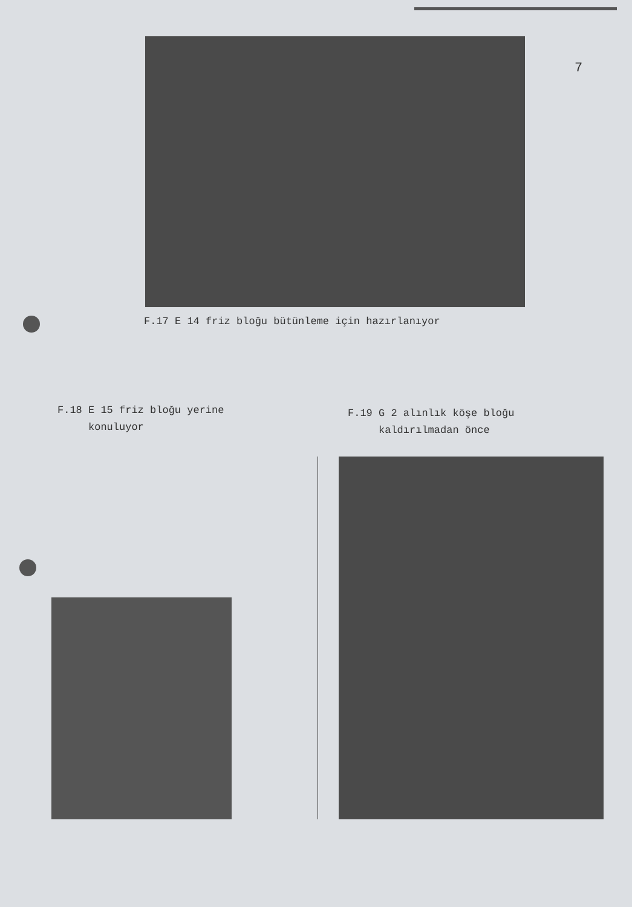7
F.17 E 14 friz bloğu bütünleme için hazırlanıyor
F.18 E 15 friz bloğu yerine
konuluyor
F.19 G 2 alınlık köşe bloğu
kaldırılmadan önce